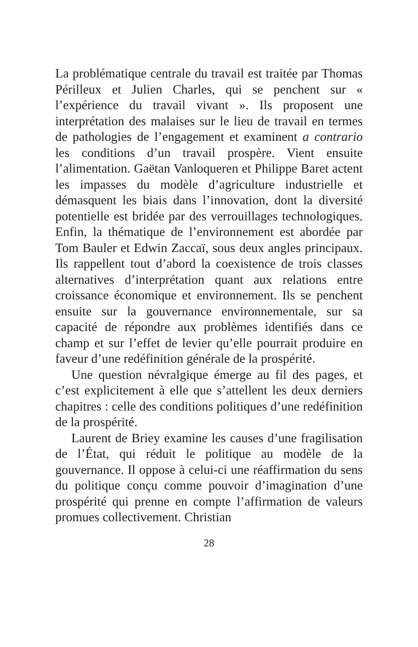La problématique centrale du travail est traitée par Thomas Périlleux et Julien Charles, qui se penchent sur « l’expérience du travail vivant ». Ils proposent une interprétation des malaises sur le lieu de travail en termes de pathologies de l’engagement et examinent a contrario les conditions d’un travail prospère. Vient ensuite l’alimentation. Gaëtan Vanloqueren et Philippe Baret actent les impasses du modèle d’agriculture industrielle et démasquent les biais dans l’innovation, dont la diversité potentielle est bridée par des verrouillages technologiques. Enfin, la thématique de l’environnement est abordée par Tom Bauler et Edwin Zaccaï, sous deux angles principaux. Ils rappellent tout d’abord la coexistence de trois classes alternatives d’interprétation quant aux relations entre croissance économique et environnement. Ils se penchent ensuite sur la gouvernance environnementale, sur sa capacité de répondre aux problèmes identifiés dans ce champ et sur l’effet de levier qu’elle pourrait produire en faveur d’une redéfinition générale de la prospérité.
Une question névralgique émerge au fil des pages, et c’est explicitement à elle que s’attellent les deux derniers chapitres : celle des conditions politiques d’une redéfinition de la prospérité.
Laurent de Briey examine les causes d’une fragilisation de l’État, qui réduit le politique au modèle de la gouvernance. Il oppose à celui-ci une réaffirmation du sens du politique conçu comme pouvoir d’imagination d’une prospérité qui prenne en compte l’affirmation de valeurs promues collectivement. Christian
28